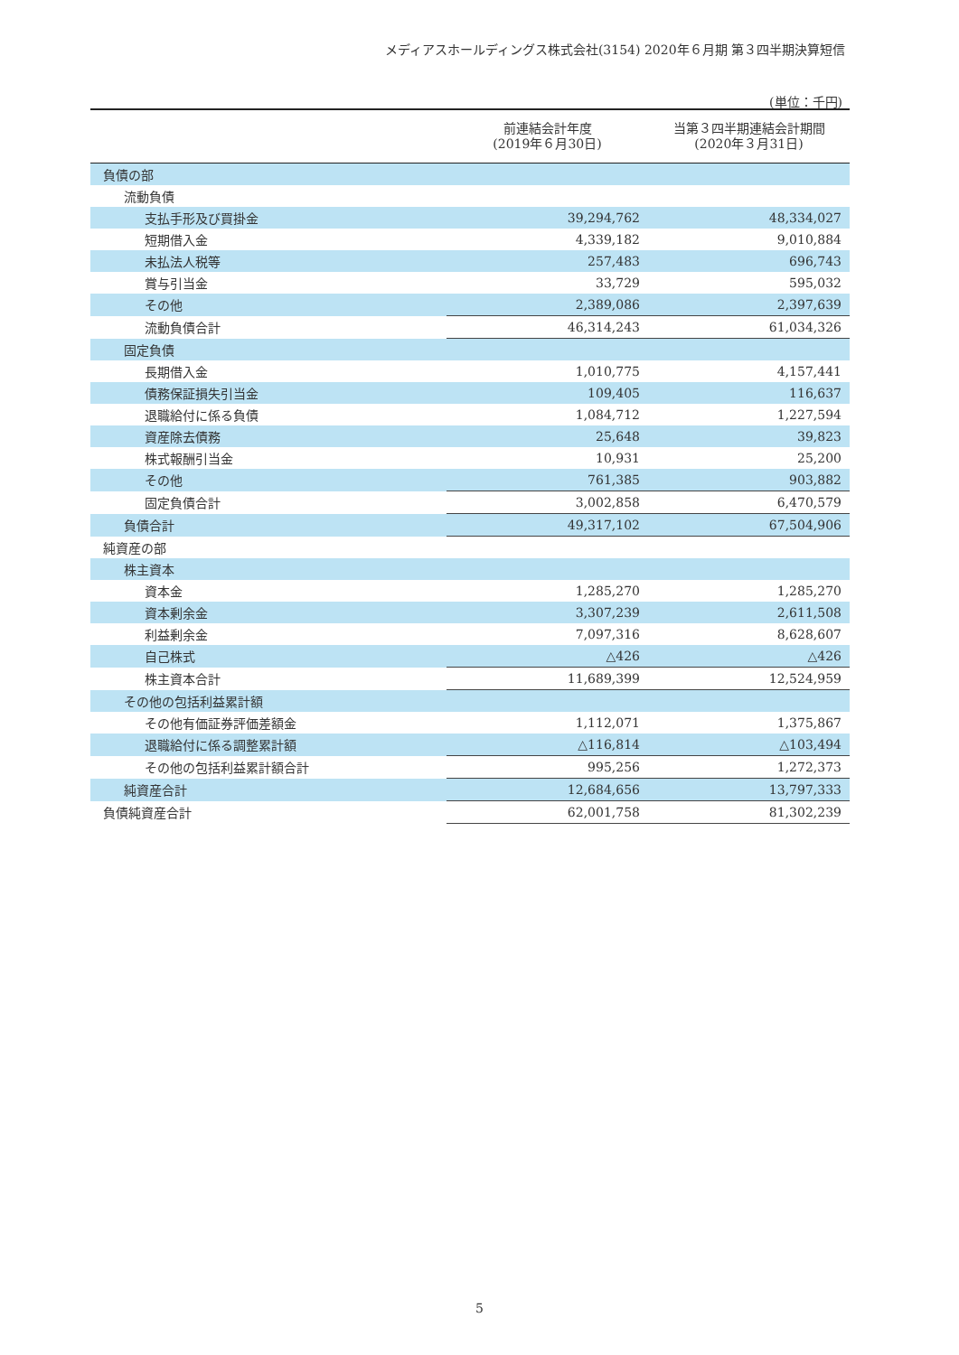メディアスホールディングス株式会社(3154) 2020年６月期 第３四半期決算短信
(単位：千円)
| | 前連結会計年度 (2019年６月30日) | 当第３四半期連結会計期間 (2020年３月31日) |
| --- | --- | --- |
| 負債の部 | | |
| 流動負債 | | |
| 支払手形及び買掛金 | 39,294,762 | 48,334,027 |
| 短期借入金 | 4,339,182 | 9,010,884 |
| 未払法人税等 | 257,483 | 696,743 |
| 賞与引当金 | 33,729 | 595,032 |
| その他 | 2,389,086 | 2,397,639 |
| 流動負債合計 | 46,314,243 | 61,034,326 |
| 固定負債 | | |
| 長期借入金 | 1,010,775 | 4,157,441 |
| 債務保証損失引当金 | 109,405 | 116,637 |
| 退職給付に係る負債 | 1,084,712 | 1,227,594 |
| 資産除去債務 | 25,648 | 39,823 |
| 株式報酬引当金 | 10,931 | 25,200 |
| その他 | 761,385 | 903,882 |
| 固定負債合計 | 3,002,858 | 6,470,579 |
| 負債合計 | 49,317,102 | 67,504,906 |
| 純資産の部 | | |
| 株主資本 | | |
| 資本金 | 1,285,270 | 1,285,270 |
| 資本剰余金 | 3,307,239 | 2,611,508 |
| 利益剰余金 | 7,097,316 | 8,628,607 |
| 自己株式 | △426 | △426 |
| 株主資本合計 | 11,689,399 | 12,524,959 |
| その他の包括利益累計額 | | |
| その他有価証券評価差額金 | 1,112,071 | 1,375,867 |
| 退職給付に係る調整累計額 | △116,814 | △103,494 |
| その他の包括利益累計額合計 | 995,256 | 1,272,373 |
| 純資産合計 | 12,684,656 | 13,797,333 |
| 負債純資産合計 | 62,001,758 | 81,302,239 |
5